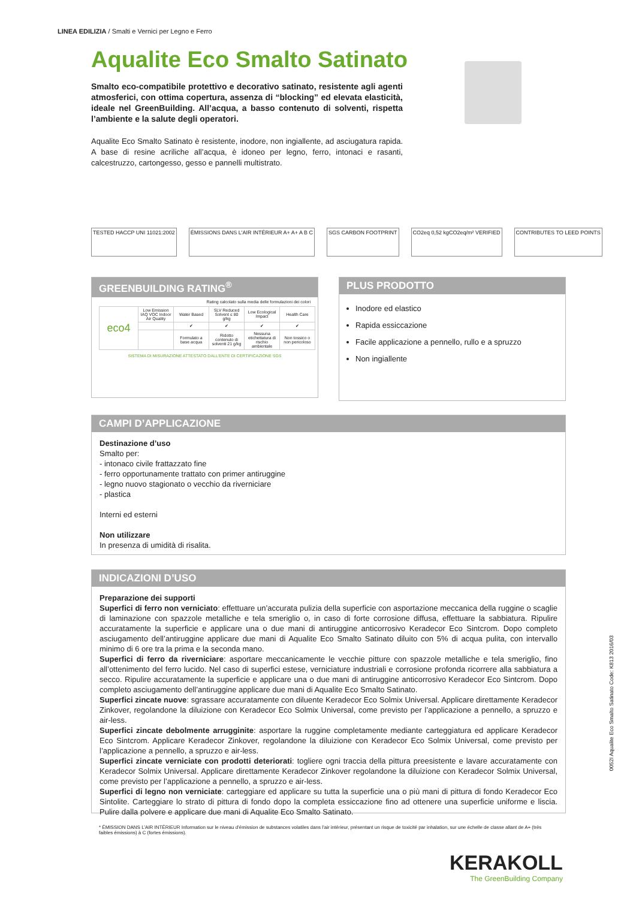LINEA EDILIZIA / Smalti e Vernici per Legno e Ferro
Aqualite Eco Smalto Satinato
Smalto eco-compatibile protettivo e decorativo satinato, resistente agli agenti atmosferici, con ottima copertura, assenza di “blocking” ed elevata elasticità, ideale nel GreenBuilding. All’acqua, a basso contenuto di solventi, rispetta l’ambiente e la salute degli operatori.
Aqualite Eco Smalto Satinato è resistente, inodore, non ingiallente, ad asciugatura rapida. A base di resine acriliche all’acqua, è idoneo per legno, ferro, intonaci e rasanti, calcestruzzo, cartongesso, gesso e pannelli multistrato.
TESTED HACCP UNI 11021:2002 ÉMISSIONS DANS L'AIR INTÉRIEUR A+ A+ A B C
SGS CARBON FOOTPRINT CO2eq 0,52 kgCO2eq/m² VERIFIED CONTRIBUTES TO LEED POINTS
GREENBUILDING RATING<sup>®</sup>
Rating calcolato sulla media delle formulazioni dei colori
| eco4 | Low Emission IAQ VOC Indoor Air Quality | Water Based | SLV Reduced Solvent ≤ 80 g/kg | Low Ecological Impact | Health Care |
| | | ✔ | ✔ | ✔ | ✔ |
| | | Formulato a base acqua | Ridotto contenuto di solventi 21 g/kg | Nessuna etichettatura di rischio ambientale | Non tossico o non pericoloso |
SISTEMA DI MISURAZIONE ATTESTATO DALL’ENTE DI CERTIFICAZIONE SGS
PLUS PRODOTTO
Inodore ed elastico
Rapida essiccazione
Facile applicazione a pennello, rullo e a spruzzo
Non ingiallente
CAMPI D’APPLICAZIONE
Destinazione d’uso
Smalto per:
- intonaco civile frattazzato fine
- ferro opportunamente trattato con primer antiruggine
- legno nuovo stagionato o vecchio da riverniciare
- plastica
Interni ed esterni
Non utilizzare
In presenza di umidità di risalita.
INDICAZIONI D’USO
Preparazione dei supporti
Superfici di ferro non verniciato: effettuare un’accurata pulizia della superficie con asportazione meccanica della ruggine o scaglie di laminazione con spazzole metalliche e tela smeriglio o, in caso di forte corrosione diffusa, effettuare la sabbiatura. Ripulire accuratamente la superficie e applicare una o due mani di antiruggine anticorrosivo Keradecor Eco Sintcrom. Dopo completo asciugamento dell’antiruggine applicare due mani di Aqualite Eco Smalto Satinato diluito con 5% di acqua pulita, con intervallo minimo di 6 ore tra la prima e la seconda mano.
Superfici di ferro da riverniciare: asportare meccanicamente le vecchie pitture con spazzole metalliche e tela smeriglio, fino all’ottenimento del ferro lucido. Nel caso di superfici estese, verniciature industriali e corrosione profonda ricorrere alla sabbiatura a secco. Ripulire accuratamente la superficie e applicare una o due mani di antiruggine anticorrosivo Keradecor Eco Sintcrom. Dopo completo asciugamento dell’antiruggine applicare due mani di Aqualite Eco Smalto Satinato.
Superfici zincate nuove: sgrassare accuratamente con diluente Keradecor Eco Solmix Universal. Applicare direttamente Keradecor Zinkover, regolandone la diluizione con Keradecor Eco Solmix Universal, come previsto per l’applicazione a pennello, a spruzzo e air-less.
Superfici zincate debolmente arrugginite: asportare la ruggine completamente mediante carteggiatura ed applicare Keradecor Eco Sintcrom. Applicare Keradecor Zinkover, regolandone la diluizione con Keradecor Eco Solmix Universal, come previsto per l’applicazione a pennello, a spruzzo e air-less.
Superfici zincate verniciate con prodotti deteriorati: togliere ogni traccia della pittura preesistente e lavare accuratamente con Keradecor Solmix Universal. Applicare direttamente Keradecor Zinkover regolandone la diluizione con Keradecor Solmix Universal, come previsto per l’applicazione a pennello, a spruzzo e air-less.
Superfici di legno non verniciate: carteggiare ed applicare su tutta la superficie una o più mani di pittura di fondo Keradecor Eco Sintolite. Carteggiare lo strato di pittura di fondo dopo la completa essiccazione fino ad ottenere una superficie uniforme e liscia. Pulire dalla polvere e applicare due mani di Aqualite Eco Smalto Satinato.
0052I Aqualite Eco Smalto Satinato Code: K813 2016/03
* ÉMISSION DANS L’AIR INTÉRIEUR Information sur le niveau d’émission de substances volatiles dans l’air intérieur, présentant un risque de toxicité par inhalation, sur une échelle de classe allant de A+ (très faibles émissions) à C (fortes émissions).
KERAKOLL
The GreenBuilding Company